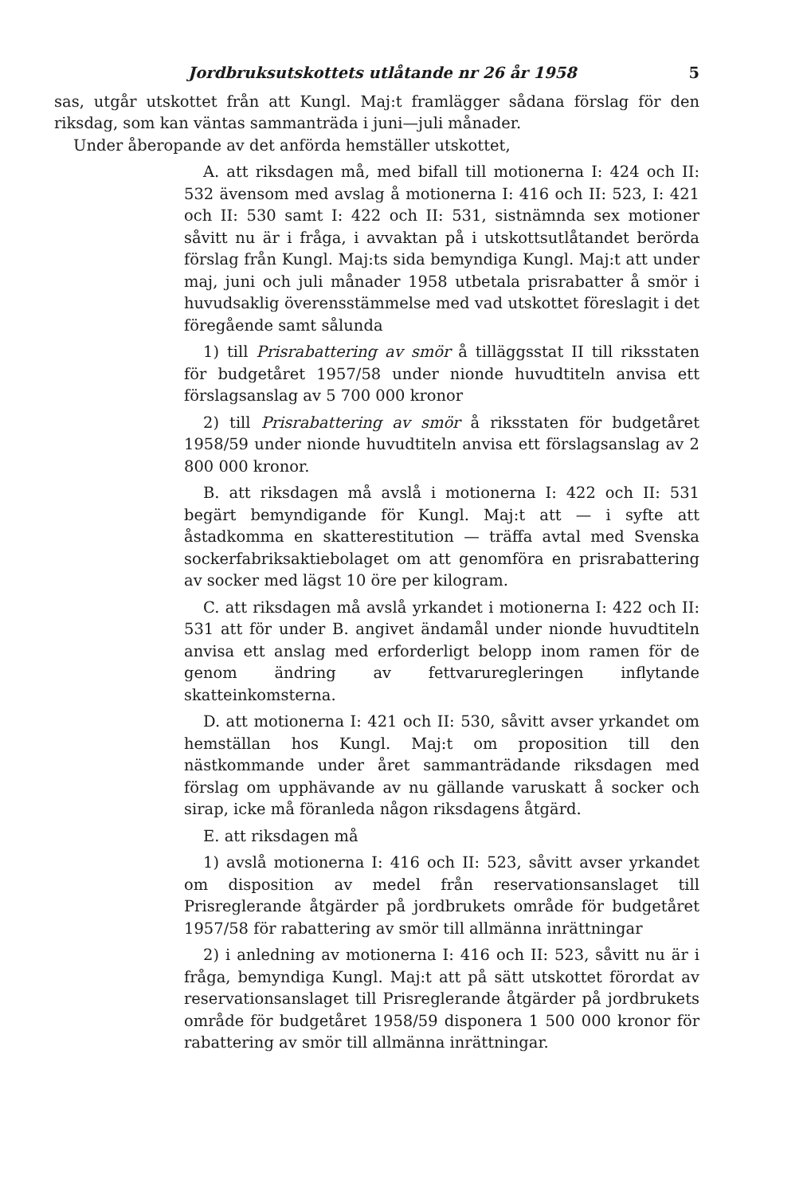Jordbruksutskottets utlåtande nr 26 år 1958 5
sas, utgår utskottet från att Kungl. Maj:t framlägger sådana förslag för den riksdag, som kan väntas sammanträda i juni—juli månader.
Under åberopande av det anförda hemställer utskottet,
A. att riksdagen må, med bifall till motionerna I: 424 och II: 532 ävensom med avslag å motionerna I: 416 och II: 523, I: 421 och II: 530 samt I: 422 och II: 531, sistnämnda sex motioner såvitt nu är i fråga, i avvaktan på i utskottsutlåtandet berörda förslag från Kungl. Maj:ts sida bemyndiga Kungl. Maj:t att under maj, juni och juli månader 1958 utbetala prisrabatter å smör i huvudsaklig överensstämmelse med vad utskottet föreslagit i det föregående samt sålunda
1) till Prisrabattering av smör å tilläggsstat II till riksstaten för budgetåret 1957/58 under nionde huvudtiteln anvisa ett förslagsanslag av 5 700 000 kronor
2) till Prisrabattering av smör å riksstaten för budgetåret 1958/59 under nionde huvudtiteln anvisa ett förslagsanslag av 2 800 000 kronor.
B. att riksdagen må avslå i motionerna I: 422 och II: 531 begärt bemyndigande för Kungl. Maj:t att — i syfte att åstadkomma en skatterestitution — träffa avtal med Svenska sockerfabriksaktiebolaget om att genomföra en prisrabattering av socker med lägst 10 öre per kilogram.
C. att riksdagen må avslå yrkandet i motionerna I: 422 och II: 531 att för under B. angivet ändamål under nionde huvudtiteln anvisa ett anslag med erforderligt belopp inom ramen för de genom ändring av fettvaruregleringen inflytande skatteinkomsterna.
D. att motionerna I: 421 och II: 530, såvitt avser yrkandet om hemställan hos Kungl. Maj:t om proposition till den nästkommande under året sammanträdande riksdagen med förslag om upphävande av nu gällande varuskatt å socker och sirap, icke må föranleda någon riksdagens åtgärd.
E. att riksdagen må
1) avslå motionerna I: 416 och II: 523, såvitt avser yrkandet om disposition av medel från reservationsanslaget till Prisreglerande åtgärder på jordbrukets område för budgetåret 1957/58 för rabattering av smör till allmänna inrättningar
2) i anledning av motionerna I: 416 och II: 523, såvitt nu är i fråga, bemyndiga Kungl. Maj:t att på sätt utskottet förordat av reservationsanslaget till Prisreglerande åtgärder på jordbrukets område för budgetåret 1958/59 disponera 1 500 000 kronor för rabattering av smör till allmänna inrättningar.